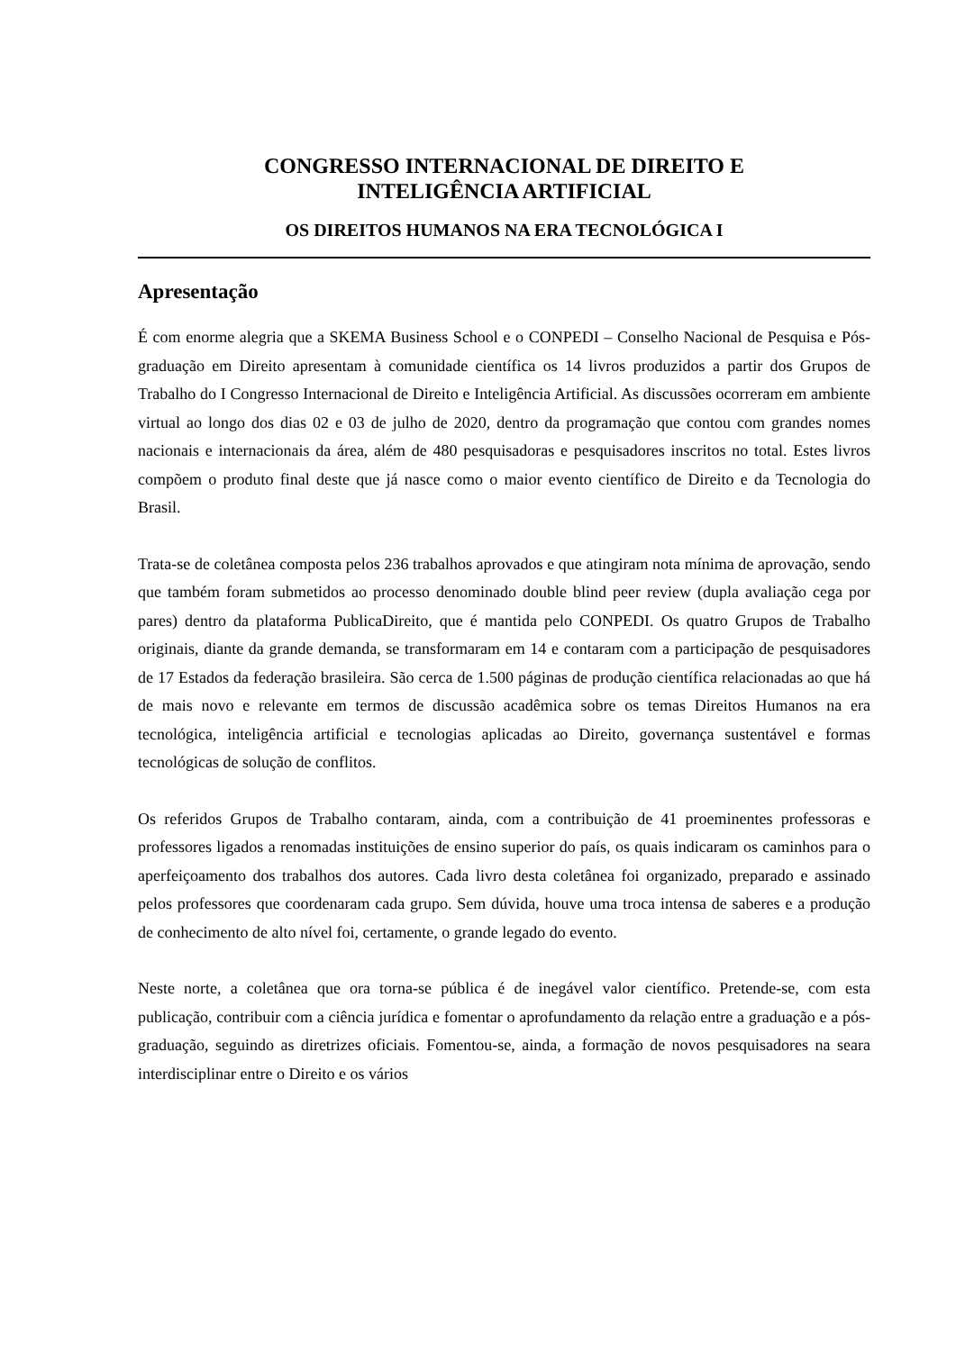CONGRESSO INTERNACIONAL DE DIREITO E
INTELIGÊNCIA ARTIFICIAL
OS DIREITOS HUMANOS NA ERA TECNOLÓGICA I
Apresentação
É com enorme alegria que a SKEMA Business School e o CONPEDI – Conselho Nacional de Pesquisa e Pós-graduação em Direito apresentam à comunidade científica os 14 livros produzidos a partir dos Grupos de Trabalho do I Congresso Internacional de Direito e Inteligência Artificial. As discussões ocorreram em ambiente virtual ao longo dos dias 02 e 03 de julho de 2020, dentro da programação que contou com grandes nomes nacionais e internacionais da área, além de 480 pesquisadoras e pesquisadores inscritos no total. Estes livros compõem o produto final deste que já nasce como o maior evento científico de Direito e da Tecnologia do Brasil.
Trata-se de coletânea composta pelos 236 trabalhos aprovados e que atingiram nota mínima de aprovação, sendo que também foram submetidos ao processo denominado double blind peer review (dupla avaliação cega por pares) dentro da plataforma PublicaDireito, que é mantida pelo CONPEDI. Os quatro Grupos de Trabalho originais, diante da grande demanda, se transformaram em 14 e contaram com a participação de pesquisadores de 17 Estados da federação brasileira. São cerca de 1.500 páginas de produção científica relacionadas ao que há de mais novo e relevante em termos de discussão acadêmica sobre os temas Direitos Humanos na era tecnológica, inteligência artificial e tecnologias aplicadas ao Direito, governança sustentável e formas tecnológicas de solução de conflitos.
Os referidos Grupos de Trabalho contaram, ainda, com a contribuição de 41 proeminentes professoras e professores ligados a renomadas instituições de ensino superior do país, os quais indicaram os caminhos para o aperfeiçoamento dos trabalhos dos autores. Cada livro desta coletânea foi organizado, preparado e assinado pelos professores que coordenaram cada grupo. Sem dúvida, houve uma troca intensa de saberes e a produção de conhecimento de alto nível foi, certamente, o grande legado do evento.
Neste norte, a coletânea que ora torna-se pública é de inegável valor científico. Pretende-se, com esta publicação, contribuir com a ciência jurídica e fomentar o aprofundamento da relação entre a graduação e a pós-graduação, seguindo as diretrizes oficiais. Fomentou-se, ainda, a formação de novos pesquisadores na seara interdisciplinar entre o Direito e os vários